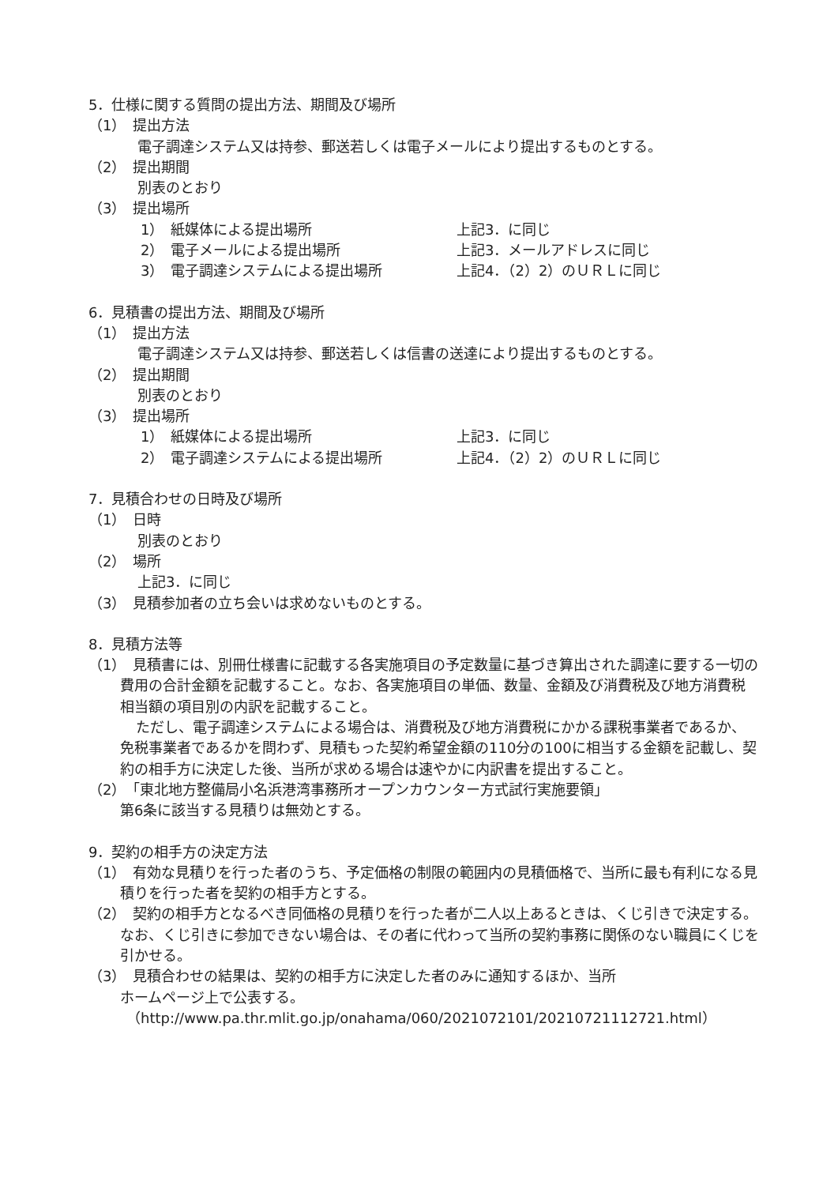5．仕様に関する質問の提出方法、期間及び場所
（1）　提出方法
電子調達システム又は持参、郵送若しくは電子メールにより提出するものとする。
（2）　提出期間
別表のとおり
（3）　提出場所
1）　紙媒体による提出場所 上記3．に同じ
2）　電子メールによる提出場所 上記3．メールアドレスに同じ
3）　電子調達システムによる提出場所 上記4．（2）2）のＵＲＬに同じ
6．見積書の提出方法、期間及び場所
（1）　提出方法
電子調達システム又は持参、郵送若しくは信書の送達により提出するものとする。
（2）　提出期間
別表のとおり
（3）　提出場所
1）　紙媒体による提出場所 上記3．に同じ
2）　電子調達システムによる提出場所 上記4．（2）2）のＵＲＬに同じ
7．見積合わせの日時及び場所
（1）　日時
別表のとおり
（2）　場所
上記3．に同じ
（3）　見積参加者の立ち会いは求めないものとする。
8．見積方法等
（1）　見積書には、別冊仕様書に記載する各実施項目の予定数量に基づき算出された調達に要する一切の費用の合計金額を記載すること。なお、各実施項目の単価、数量、金額及び消費税及び地方消費税相当額の項目別の内訳を記載すること。
ただし、電子調達システムによる場合は、消費税及び地方消費税にかかる課税事業者であるか、免税事業者であるかを問わず、見積もった契約希望金額の110分の100に相当する金額を記載し、契約の相手方に決定した後、当所が求める場合は速やかに内訳書を提出すること。
（2）　「東北地方整備局小名浜港湾事務所オープンカウンター方式試行実施要領」
第6条に該当する見積りは無効とする。
9．契約の相手方の決定方法
（1）　有効な見積りを行った者のうち、予定価格の制限の範囲内の見積価格で、当所に最も有利になる見積りを行った者を契約の相手方とする。
（2）　契約の相手方となるべき同価格の見積りを行った者が二人以上あるときは、くじ引きで決定する。なお、くじ引きに参加できない場合は、その者に代わって当所の契約事務に関係のない職員にくじを引かせる。
（3）　見積合わせの結果は、契約の相手方に決定した者のみに通知するほか、当所
ホームページ上で公表する。
（http://www.pa.thr.mlit.go.jp/onahama/060/2021072101/20210721112721.html）